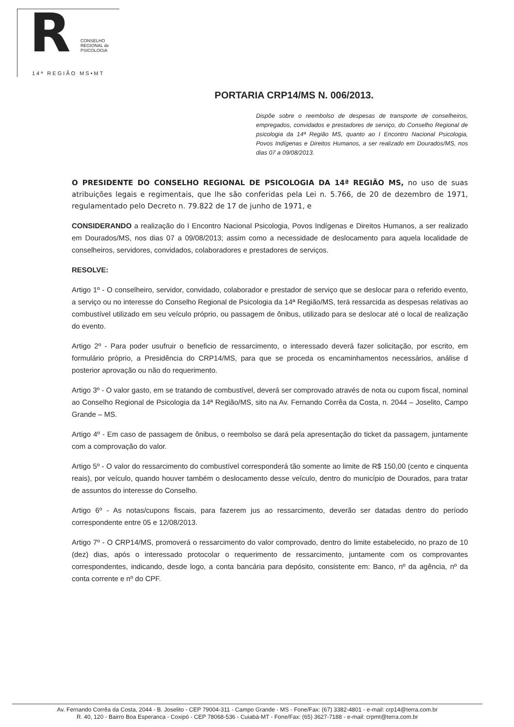R
CONSELHO
REGIONAL de
PSICOLOGIA
14ª REGIÃO MS•MT
PORTARIA CRP14/MS N. 006/2013.
Dispõe sobre o reembolso de despesas de transporte de conselheiros, empregados, convidados e prestadores de serviço, do Conselho Regional de psicologia da 14ª Região MS, quanto ao I Encontro Nacional Psicologia, Povos Indígenas e Direitos Humanos, a ser realizado em Dourados/MS, nos dias 07 a 09/08/2013.
O PRESIDENTE DO CONSELHO REGIONAL DE PSICOLOGIA DA 14ª REGIÃO MS, no uso de suas atribuições legais e regimentais, que lhe são conferidas pela Lei n. 5.766, de 20 de dezembro de 1971, regulamentado pelo Decreto n. 79.822 de 17 de junho de 1971, e
CONSIDERANDO a realização do I Encontro Nacional Psicologia, Povos Indígenas e Direitos Humanos, a ser realizado em Dourados/MS, nos dias 07 a 09/08/2013; assim como a necessidade de deslocamento para aquela localidade de conselheiros, servidores, convidados, colaboradores e prestadores de serviços.
RESOLVE:
Artigo 1º - O conselheiro, servidor, convidado, colaborador e prestador de serviço que se deslocar para o referido evento, a serviço ou no interesse do Conselho Regional de Psicologia da 14ª Região/MS, terá ressarcida as despesas relativas ao combustível utilizado em seu veículo próprio, ou passagem de ônibus, utilizado para se deslocar até o local de realização do evento.
Artigo 2º - Para poder usufruir o beneficio de ressarcimento, o interessado deverá fazer solicitação, por escrito, em formulário próprio, a Presidência do CRP14/MS, para que se proceda os encaminhamentos necessários, análise d posterior aprovação ou não do requerimento.
Artigo 3º - O valor gasto, em se tratando de combustível, deverá ser comprovado através de nota ou cupom fiscal, nominal ao Conselho Regional de Psicologia da 14ª Região/MS, sito na Av. Fernando Corrêa da Costa, n. 2044 – Joselito, Campo Grande – MS.
Artigo 4º - Em caso de passagem de ônibus, o reembolso se dará pela apresentação do ticket da passagem, juntamente com a comprovação do valor.
Artigo 5º - O valor do ressarcimento do combustível corresponderá tão somente ao limite de R$ 150,00 (cento e cinquenta reais), por veículo, quando houver também o deslocamento desse veículo, dentro do município de Dourados, para tratar de assuntos do interesse do Conselho.
Artigo 6º - As notas/cupons fiscais, para fazerem jus ao ressarcimento, deverão ser datadas dentro do período correspondente entre 05 e 12/08/2013.
Artigo 7º - O CRP14/MS, promoverá o ressarcimento do valor comprovado, dentro do limite estabelecido, no prazo de 10 (dez) dias, após o interessado protocolar o requerimento de ressarcimento, juntamente com os comprovantes correspondentes, indicando, desde logo, a conta bancária para depósito, consistente em: Banco, nº da agência, nº da conta corrente e nº do CPF.
Av. Fernando Corrêa da Costa, 2044 - B. Joselito - CEP 79004-311 - Campo Grande - MS - Fone/Fax: (67) 3382-4801 - e-mail: crp14@terra.com.br
R. 40, 120 - Bairro Boa Esperanca - Coxipó - CEP 78068-536 - Cuiabá-MT - Fone/Fax: (65) 3627-7188 - e-mail: crpmt@terra.com.br